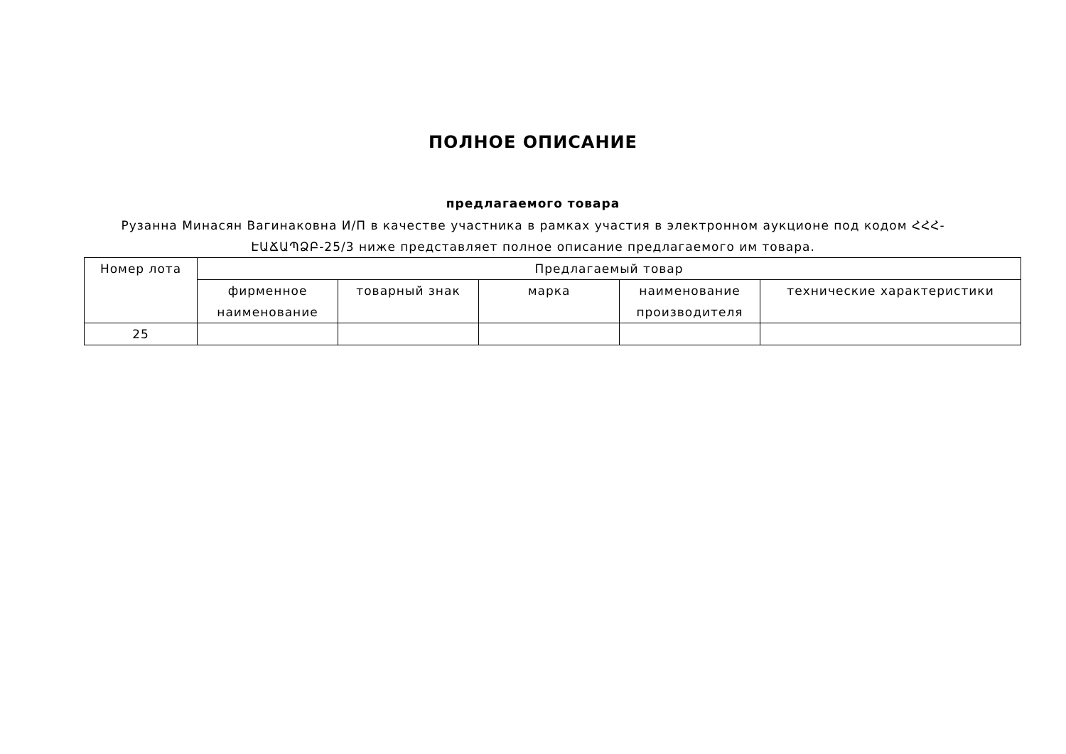ПОЛНОЕ ОПИСАНИЕ
предлагаемого товара
Рузанна Минасян Вагинаковна И/П в качестве участника в рамках участия в электронном аукционе под кодом ՀՀՀ-ԷԱՃԱՊՁԲ-25/3 ниже представляет полное описание предлагаемого им товара.
| Номер лота | Предлагаемый товар | | | | |
| --- | --- | --- | --- | --- | --- |
| | фирменное наименование | товарный знак | марка | наименование производителя | технические характеристики |
| 25 | | | | | |